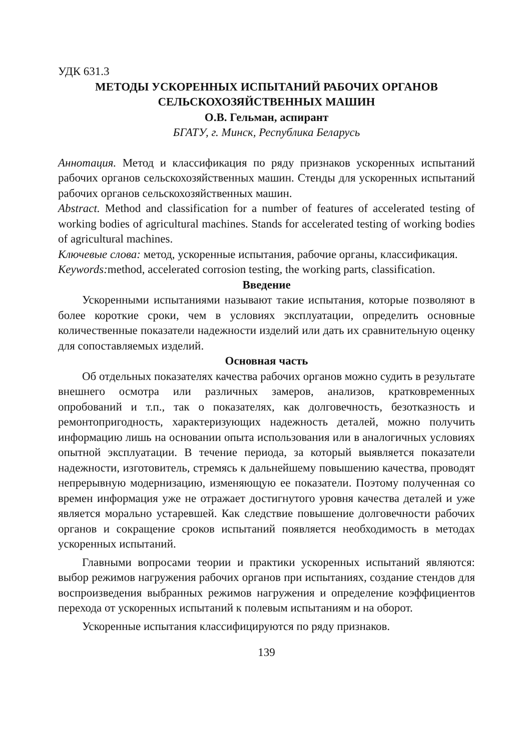УДК 631.3
МЕТОДЫ УСКОРЕННЫХ ИСПЫТАНИЙ РАБОЧИХ ОРГАНОВ
СЕЛЬСКОХОЗЯЙСТВЕННЫХ МАШИН
О.В. Гельман, аспирант
БГАТУ, г. Минск, Республика Беларусь
Аннотация. Метод и классификация по ряду признаков ускоренных испытаний рабочих органов сельскохозяйственных машин. Стенды для ускоренных испытаний рабочих органов сельскохозяйственных машин.
Abstract. Method and classification for a number of features of accelerated testing of working bodies of agricultural machines. Stands for accelerated testing of working bodies of agricultural machines.
Ключевые слова: метод, ускоренные испытания, рабочие органы, классификация.
Keywords: method, accelerated corrosion testing, the working parts, classification.
Введение
Ускоренными испытаниями называют такие испытания, которые позволяют в более короткие сроки, чем в условиях эксплуатации, определить основные количественные показатели надежности изделий или дать их сравнительную оценку для сопоставляемых изделий.
Основная часть
Об отдельных показателях качества рабочих органов можно судить в результате внешнего осмотра или различных замеров, анализов, кратковременных опробований и т.п., так о показателях, как долговечность, безотказность и ремонтопригодность, характеризующих надежность деталей, можно получить информацию лишь на основании опыта использования или в аналогичных условиях опытной эксплуатации. В течение периода, за который выявляется показатели надежности, изготовитель, стремясь к дальнейшему повышению качества, проводят непрерывную модернизацию, изменяющую ее показатели. Поэтому полученная со времен информация уже не отражает достигнутого уровня качества деталей и уже является морально устаревшей. Как следствие повышение долговечности рабочих органов и сокращение сроков испытаний появляется необходимость в методах ускоренных испытаний.
Главными вопросами теории и практики ускоренных испытаний являются: выбор режимов нагружения рабочих органов при испытаниях, создание стендов для воспроизведения выбранных режимов нагружения и определение коэффициентов перехода от ускоренных испытаний к полевым испытаниям и на оборот.
Ускоренные испытания классифицируются по ряду признаков.
139